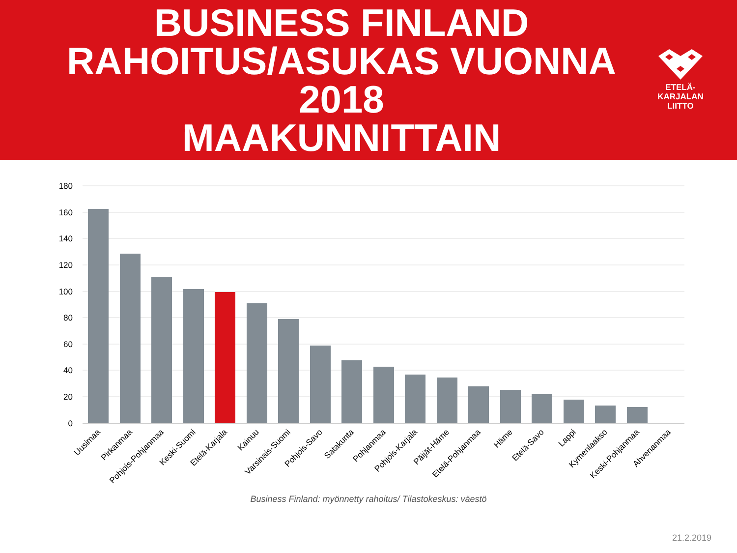BUSINESS FINLAND
RAHOITUS/ASUKAS VUONNA 2018
MAAKUNNITTAIN
ETELÄ-
KARJALAN
LIITTO
180
160
140
120
100
80
60
40
20
0
Uusimaa
Pirkanmaa
Pohjois-Pohjanmaa
Keski-Suomi
Etelä-Karjala
Kainuu
Varsinais-Suomi
Pohjois-Savo
Satakunta
Pohjanmaa
Pohjois-Karjala
Päijät-Häme
Etelä-Pohjanmaa
Häme
Etelä-Savo
Lappi
Kymenlaakso
Keski-Pohjanmaa
Ahvenanmaa
Business Finland: myönnetty rahoitus/ Tilastokeskus: väestö
21.2.2019